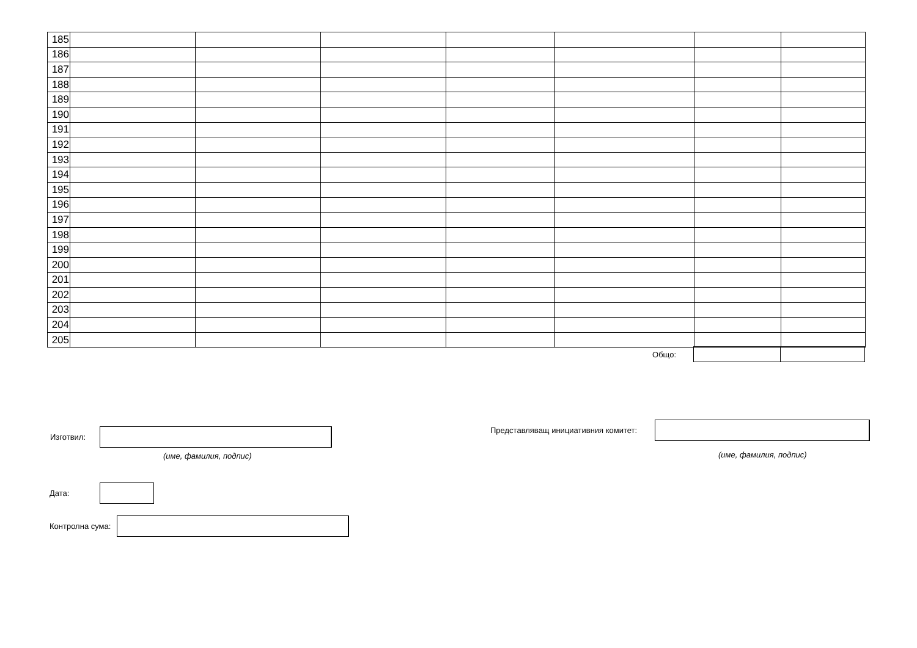| 185 | | | | | | | |
| 186 | | | | | | | |
| 187 | | | | | | | |
| 188 | | | | | | | |
| 189 | | | | | | | |
| 190 | | | | | | | |
| 191 | | | | | | | |
| 192 | | | | | | | |
| 193 | | | | | | | |
| 194 | | | | | | | |
| 195 | | | | | | | |
| 196 | | | | | | | |
| 197 | | | | | | | |
| 198 | | | | | | | |
| 199 | | | | | | | |
| 200 | | | | | | | |
| 201 | | | | | | | |
| 202 | | | | | | | |
| 203 | | | | | | | |
| 204 | | | | | | | |
| 205 | | | | | | | |
Общо:
Изготвил:
(име, фамилия, подпис)
Представляващ инициативния комитет:
(име, фамилия, подпис)
Дата:
Контролна сума: